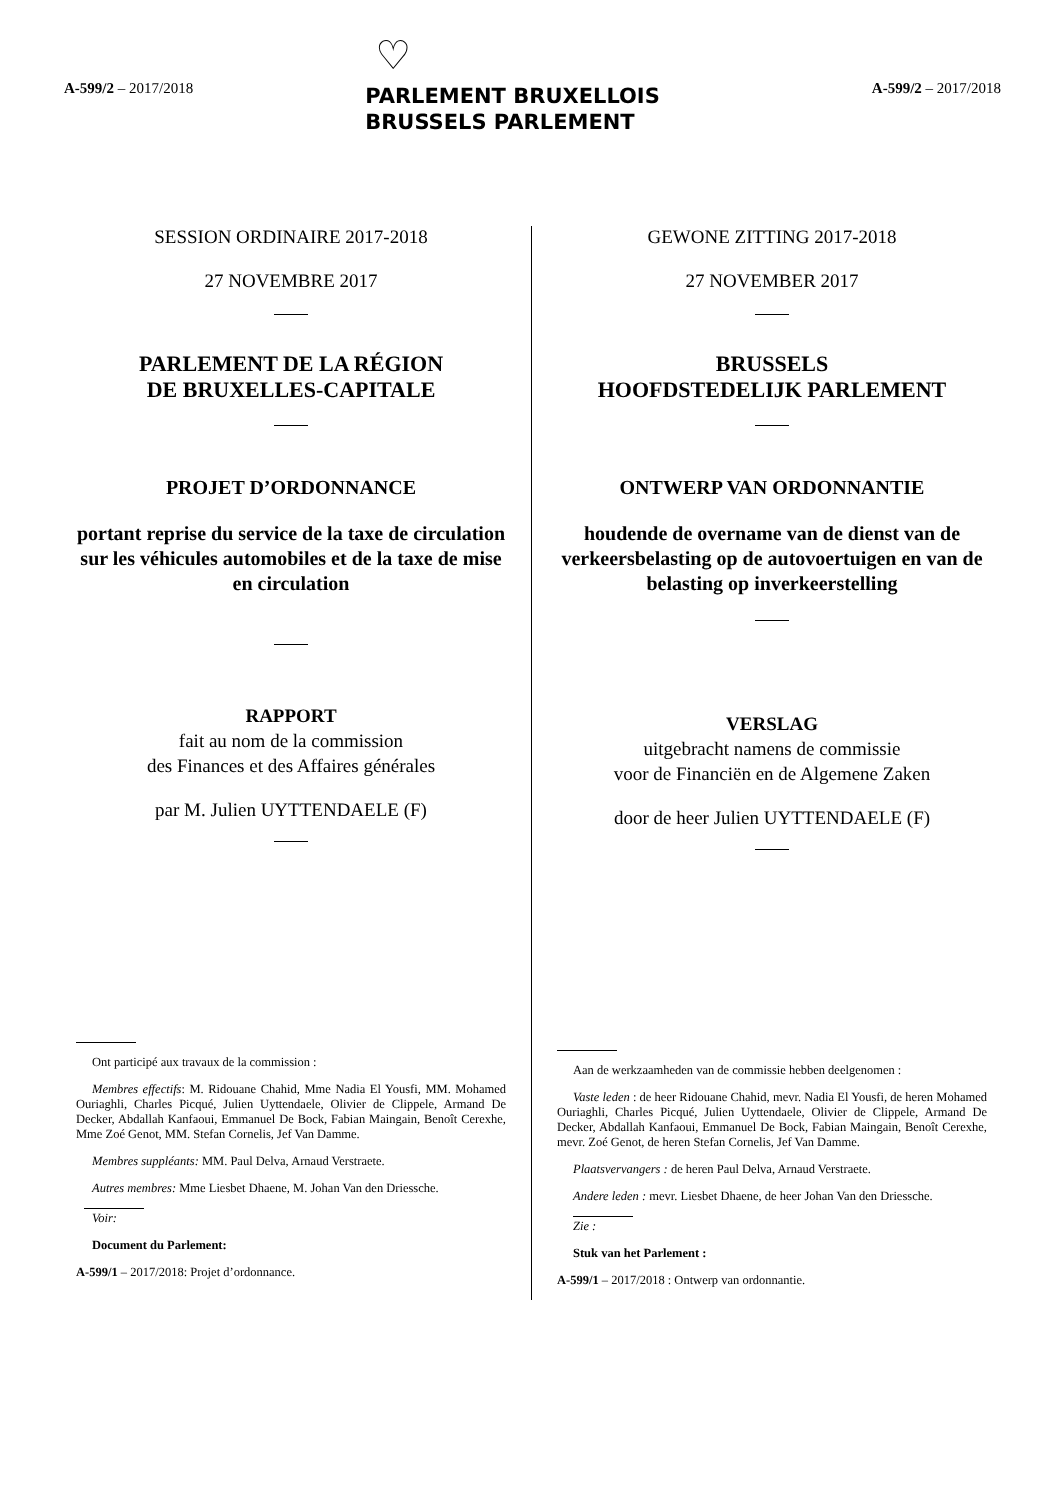A-599/2 – 2017/2018
♡
PARLEMENT BRUXELLOIS
BRUSSELS PARLEMENT
A-599/2 – 2017/2018
SESSION ORDINAIRE 2017-2018
27 NOVEMBRE 2017
PARLEMENT DE LA RÉGION
DE BRUXELLES-CAPITALE
PROJET D’ORDONNANCE
portant reprise du service de la taxe de circulation sur les véhicules automobiles et de la taxe de mise en circulation
RAPPORT
fait au nom de la commission
des Finances et des Affaires générales
par M. Julien UYTTENDAELE (F)
Ont participé aux travaux de la commission :
Membres effectifs: M. Ridouane Chahid, Mme Nadia El Yousfi, MM. Mohamed Ouriaghli, Charles Picqué, Julien Uyttendaele, Olivier de Clippele, Armand De Decker, Abdallah Kanfaoui, Emmanuel De Bock, Fabian Maingain, Benoît Cerexhe, Mme Zoé Genot, MM. Stefan Cornelis, Jef Van Damme.
Membres suppléants: MM. Paul Delva, Arnaud Verstraete.
Autres membres: Mme Liesbet Dhaene, M. Johan Van den Driessche.
Voir:
Document du Parlement:
A-599/1 – 2017/2018: Projet d’ordonnance.
GEWONE ZITTING 2017-2018
27 NOVEMBER 2017
BRUSSELS
HOOFDSTEDELIJK PARLEMENT
ONTWERP VAN ORDONNANTIE
houdende de overname van de dienst van de verkeersbelasting op de autovoertuigen en van de belasting op inverkeerstelling
VERSLAG
uitgebracht namens de commissie
voor de Financiën en de Algemene Zaken
door de heer Julien UYTTENDAELE (F)
Aan de werkzaamheden van de commissie hebben deelgenomen :
Vaste leden : de heer Ridouane Chahid, mevr. Nadia El Yousfi, de heren Mohamed Ouriaghli, Charles Picqué, Julien Uyttendaele, Olivier de Clippele, Armand De Decker, Abdallah Kanfaoui, Emmanuel De Bock, Fabian Maingain, Benoît Cerexhe, mevr. Zoé Genot, de heren Stefan Cornelis, Jef Van Damme.
Plaatsvervangers : de heren Paul Delva, Arnaud Verstraete.
Andere leden : mevr. Liesbet Dhaene, de heer Johan Van den Driessche.
Zie :
Stuk van het Parlement :
A-599/1 – 2017/2018 : Ontwerp van ordonnantie.